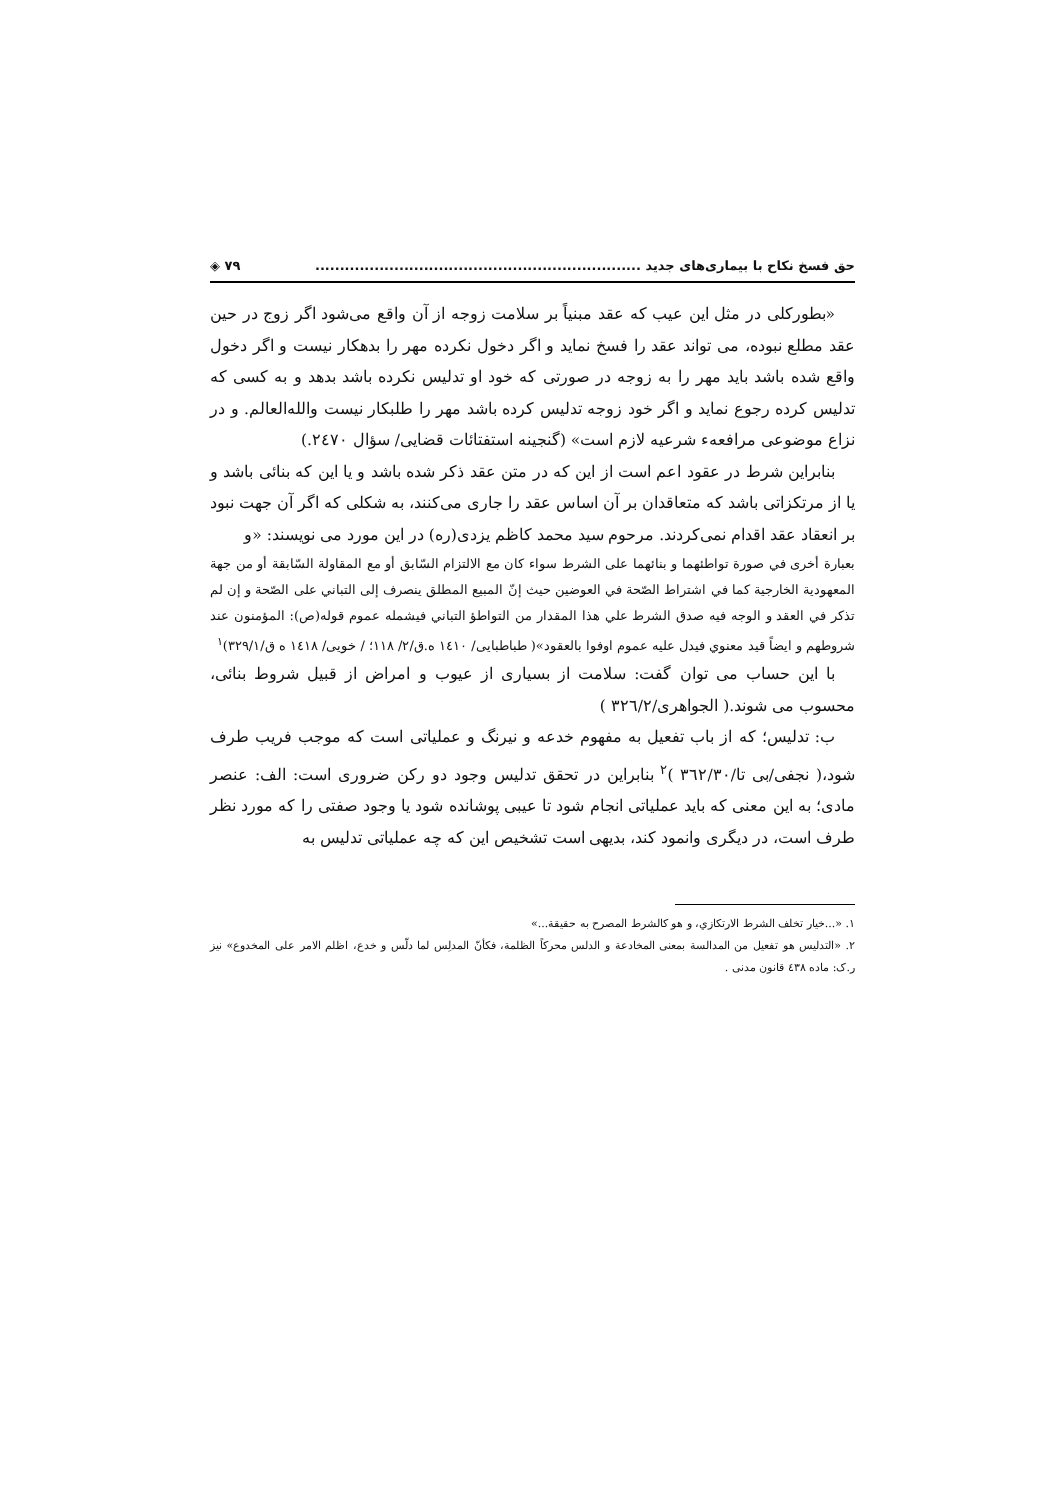حق فسخ نکاح با بیماری‌های جدید .................................................................. ۷۹ ◈
«بطورکلی در مثل این عیب که عقد مبنیاً بر سلامت زوجه از آن واقع می‌شود اگر زوج در حین عقد مطلع نبوده، می تواند عقد را فسخ نماید و اگر دخول نکرده مهر را بدهکار نیست و اگر دخول واقع شده باشد باید مهر را به زوجه در صورتی که خود او تدلیس نکرده باشد بدهد و به کسی که تدلیس کرده رجوع نماید و اگر خود زوجه تدلیس کرده باشد مهر را طلبکار نیست والله‌العالم. و در نزاع موضوعی مرافعهء شرعیه لازم است» (گنجینه استفتائات قضایی/ سؤال ۲٤۷۰.)
بنابراین شرط در عقود اعم است از این که در متن عقد ذکر شده باشد و یا این که بنائی باشد و یا از مرتکزاتی باشد که متعاقدان بر آن اساس عقد را جاری می‌کنند، به شکلی که اگر آن جهت نبود بر انعقاد عقد اقدام نمی‌کردند. مرحوم سید محمد کاظم یزدی(ره) در این مورد می نویسند: «و
بعبارة أخرى في صورة تواطئهما و بنائهما على الشرط سواء كان مع الالتزام السّابق أو مع المقاولة السّابقة أو من جهة المعهودية الخارجية كما في اشتراط الصّحة في العوضين حيث إنّ المبيع المطلق ينصرف إلى التباني على الصّحة و إن لم تذكر في العقد و الوجه فيه صدق الشرط علي هذا المقدار من التواطؤ التباني فيشمله عموم قوله(ص): المؤمنون عند شروطهم و ايضاً قيد معنوي فيدل عليه عموم اوفوا بالعقود»( طباطبایی/ ۱٤۱۰ ه.ق/۲/ ۱۱۸؛ / خویی/ ۱٤۱۸ ه ق/۳۲۹/۱)<sup>۱</sup>
با این حساب می توان گفت: سلامت از بسیاری از عیوب و امراض از قبیل شروط بنائی، محسوب می شوند.( الجواهری/۳۲٦/۲ )
ب: تدلیس؛ که از باب تفعیل به مفهوم خدعه و نیرنگ و عملیاتی است که موجب فریب طرف شود،( نجفی/بی تا/۳٦۲/۳۰ )<sup>۲</sup> بنابراین در تحقق تدلیس وجود دو رکن ضروری است: الف: عنصر مادی؛ به این معنی که باید عملیاتی انجام شود تا عیبی پوشانده شود یا وجود صفتی را که مورد نظر طرف است، در دیگری وانمود کند، بدیهی است تشخیص این که چه عملیاتی تدلیس به
۱. «...خيار تخلف الشرط الارتكازي، و هو كالشرط المصرح به حقيقة...»
۲. «التدليس هو تفعيل من المدالسة بمعنى المخادعة و الدلس محركاً الظلمة، فكأنّ المدلِس لما دلّس و خدع، اظلم الامر على المخدوع» نیز ر.ک: ماده ٤۳۸ قانون مدنی .